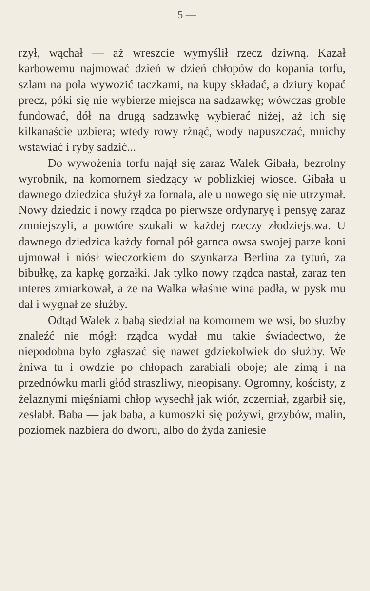5 —
rzył, wąchał — aż wreszcie wymyślił rzecz dziwną. Kazał karbowemu najmować dzień w dzień chłopów do kopania torfu, szlam na pola wywozić taczkami, na kupy składać, a dziury kopać precz, póki się nie wybierze miejsca na sadzawkę; wówczas groble fundować, dół na drugą sadzawkę wybierać niżej, aż ich się kilkanaście uzbiera; wtedy rowy rżnąć, wody napuszczać, mnichy wstawiać i ryby sadzić...
Do wywożenia torfu najął się zaraz Walek Gibała, bezrolny wyrobnik, na komornem siedzący w poblizkiej wiosce. Gibała u dawnego dziedzica służył za fornala, ale u nowego się nie utrzymał. Nowy dziedzic i nowy rządca po pierwsze ordynaryę i pensyę zaraz zmniejszyli, a powtóre szukali w każdej rzeczy złodziejstwa. U dawnego dziedzica każdy fornal pół garnca owsa swojej parze koni ujmował i niósł wieczorkiem do szynkarza Berlina za tytuń, za bibułkę, za kapkę gorzałki. Jak tylko nowy rządca nastał, zaraz ten interes zmiarkował, a że na Walka właśnie wina padła, w pysk mu dał i wygnał ze służby.
Odtąd Walek z babą siedział na komornem we wsi, bo służby znaleźć nie mógł: rządca wydał mu takie świadectwo, że niepodobna było zgłaszać się nawet gdziekolwiek do służby. We żniwa tu i owdzie po chłopach zarabiali oboje; ale zimą i na przednówku marli głód straszliwy, nieopisany. Ogromny, kościsty, z żelaznymi mięśniami chłop wysechł jak wiór, zczerniał, zgarbił się, zesłabł. Baba — jak baba, a kumoszki się pożywi, grzybów, malin, poziomek nazbiera do dworu, albo do żyda zaniesie